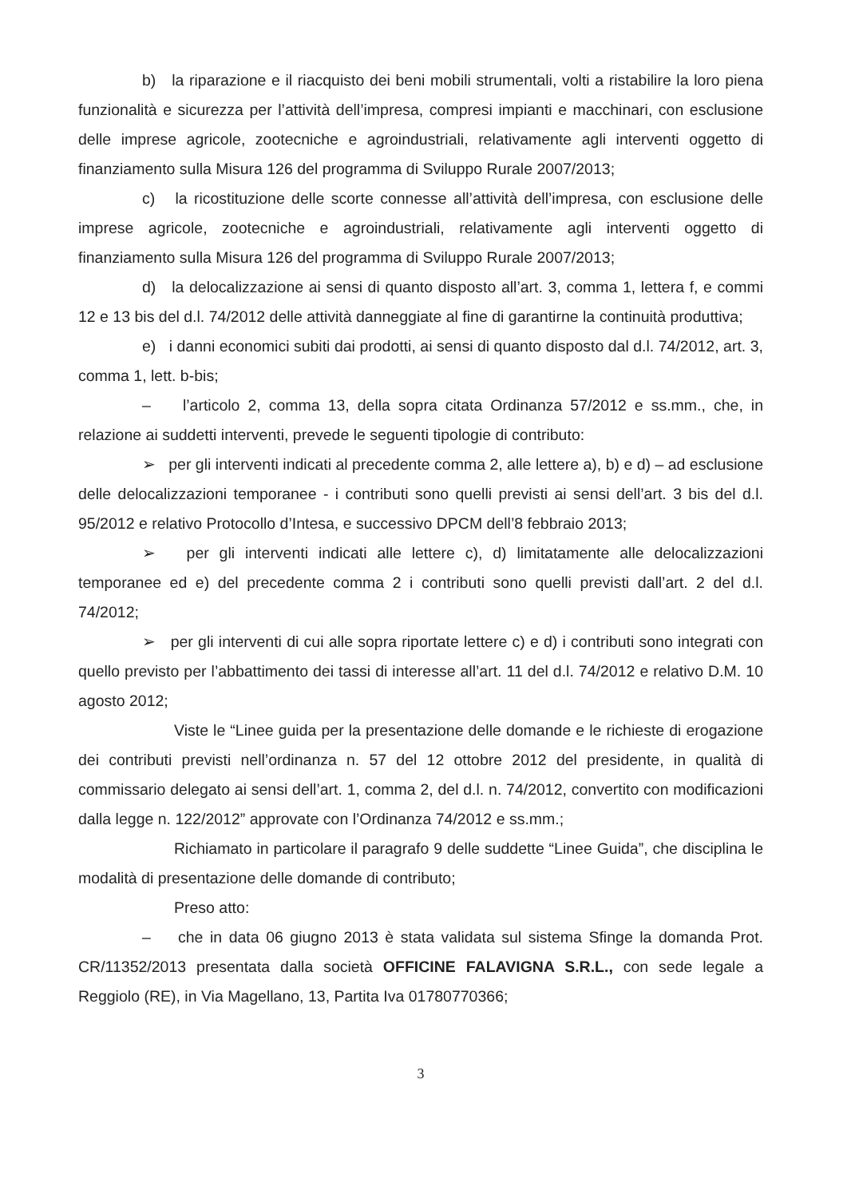b) la riparazione e il riacquisto dei beni mobili strumentali, volti a ristabilire la loro piena funzionalità e sicurezza per l’attività dell’impresa, compresi impianti e macchinari, con esclusione delle imprese agricole, zootecniche e agroindustriali, relativamente agli interventi oggetto di finanziamento sulla Misura 126 del programma di Sviluppo Rurale 2007/2013;
c) la ricostituzione delle scorte connesse all’attività dell’impresa, con esclusione delle imprese agricole, zootecniche e agroindustriali, relativamente agli interventi oggetto di finanziamento sulla Misura 126 del programma di Sviluppo Rurale 2007/2013;
d) la delocalizzazione ai sensi di quanto disposto all’art. 3, comma 1, lettera f, e commi 12 e 13 bis del d.l. 74/2012 delle attività danneggiate al fine di garantirne la continuità produttiva;
e) i danni economici subiti dai prodotti, ai sensi di quanto disposto dal d.l. 74/2012, art. 3, comma 1, lett. b-bis;
– l’articolo 2, comma 13, della sopra citata Ordinanza 57/2012 e ss.mm., che, in relazione ai suddetti interventi, prevede le seguenti tipologie di contributo:
➢ per gli interventi indicati al precedente comma 2, alle lettere a), b) e d) – ad esclusione delle delocalizzazioni temporanee - i contributi sono quelli previsti ai sensi dell’art. 3 bis del d.l. 95/2012 e relativo Protocollo d’Intesa, e successivo DPCM dell’8 febbraio 2013;
➢ per gli interventi indicati alle lettere c), d) limitatamente alle delocalizzazioni temporanee ed e) del precedente comma 2 i contributi sono quelli previsti dall’art. 2 del d.l. 74/2012;
➢ per gli interventi di cui alle sopra riportate lettere c) e d) i contributi sono integrati con quello previsto per l’abbattimento dei tassi di interesse all’art. 11 del d.l. 74/2012 e relativo D.M. 10 agosto 2012;
Viste le “Linee guida per la presentazione delle domande e le richieste di erogazione dei contributi previsti nell’ordinanza n. 57 del 12 ottobre 2012 del presidente, in qualità di commissario delegato ai sensi dell’art. 1, comma 2, del d.l. n. 74/2012, convertito con modificazioni dalla legge n. 122/2012” approvate con l’Ordinanza 74/2012 e ss.mm.;
Richiamato in particolare il paragrafo 9 delle suddette “Linee Guida”, che disciplina le modalità di presentazione delle domande di contributo;
Preso atto:
– che in data 06 giugno 2013 è stata validata sul sistema Sfinge la domanda Prot. CR/11352/2013 presentata dalla società OFFICINE FALAVIGNA S.R.L., con sede legale a Reggiolo (RE), in Via Magellano, 13, Partita Iva 01780770366;
3